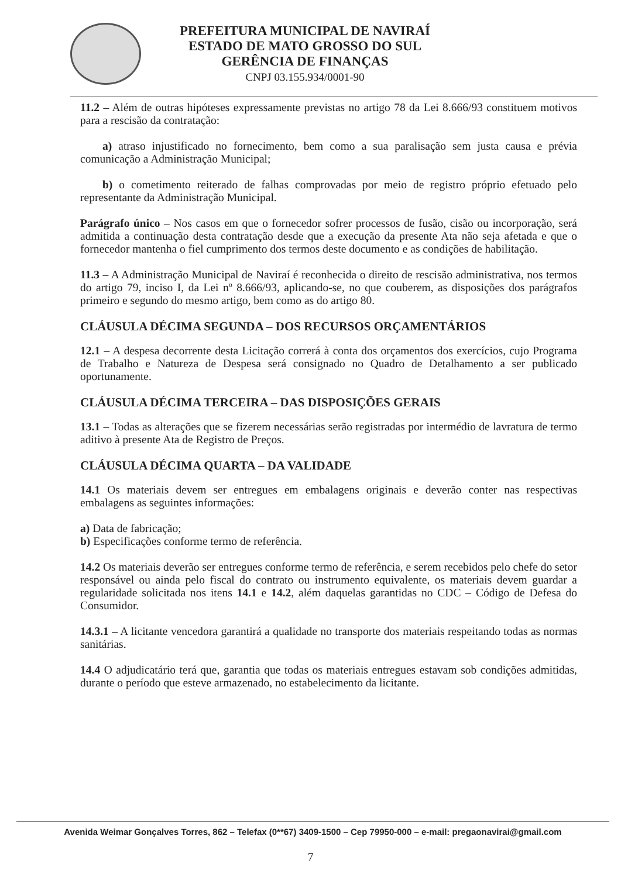PREFEITURA MUNICIPAL DE NAVIRAÍ
ESTADO DE MATO GROSSO DO SUL
GERÊNCIA DE FINANÇAS
CNPJ 03.155.934/0001-90
11.2 – Além de outras hipóteses expressamente previstas no artigo 78 da Lei 8.666/93 constituem motivos para a rescisão da contratação:
a) atraso injustificado no fornecimento, bem como a sua paralisação sem justa causa e prévia comunicação a Administração Municipal;
b) o cometimento reiterado de falhas comprovadas por meio de registro próprio efetuado pelo representante da Administração Municipal.
Parágrafo único – Nos casos em que o fornecedor sofrer processos de fusão, cisão ou incorporação, será admitida a continuação desta contratação desde que a execução da presente Ata não seja afetada e que o fornecedor mantenha o fiel cumprimento dos termos deste documento e as condições de habilitação.
11.3 – A Administração Municipal de Naviraí é reconhecida o direito de rescisão administrativa, nos termos do artigo 79, inciso I, da Lei nº 8.666/93, aplicando-se, no que couberem, as disposições dos parágrafos primeiro e segundo do mesmo artigo, bem como as do artigo 80.
CLÁUSULA DÉCIMA SEGUNDA – DOS RECURSOS ORÇAMENTÁRIOS
12.1 – A despesa decorrente desta Licitação correrá à conta dos orçamentos dos exercícios, cujo Programa de Trabalho e Natureza de Despesa será consignado no Quadro de Detalhamento a ser publicado oportunamente.
CLÁUSULA DÉCIMA TERCEIRA – DAS DISPOSIÇÕES GERAIS
13.1 – Todas as alterações que se fizerem necessárias serão registradas por intermédio de lavratura de termo aditivo à presente Ata de Registro de Preços.
CLÁUSULA DÉCIMA QUARTA – DA VALIDADE
14.1 Os materiais devem ser entregues em embalagens originais e deverão conter nas respectivas embalagens as seguintes informações:
a) Data de fabricação;
b) Especificações conforme termo de referência.
14.2 Os materiais deverão ser entregues conforme termo de referência, e serem recebidos pelo chefe do setor responsável ou ainda pelo fiscal do contrato ou instrumento equivalente, os materiais devem guardar a regularidade solicitada nos itens 14.1 e 14.2, além daquelas garantidas no CDC – Código de Defesa do Consumidor.
14.3.1 – A licitante vencedora garantirá a qualidade no transporte dos materiais respeitando todas as normas sanitárias.
14.4 O adjudicatário terá que, garantia que todas os materiais entregues estavam sob condições admitidas, durante o período que esteve armazenado, no estabelecimento da licitante.
Avenida Weimar Gonçalves Torres, 862 – Telefax (0**67) 3409-1500 – Cep 79950-000 – e-mail: pregaonavirai@gmail.com
7